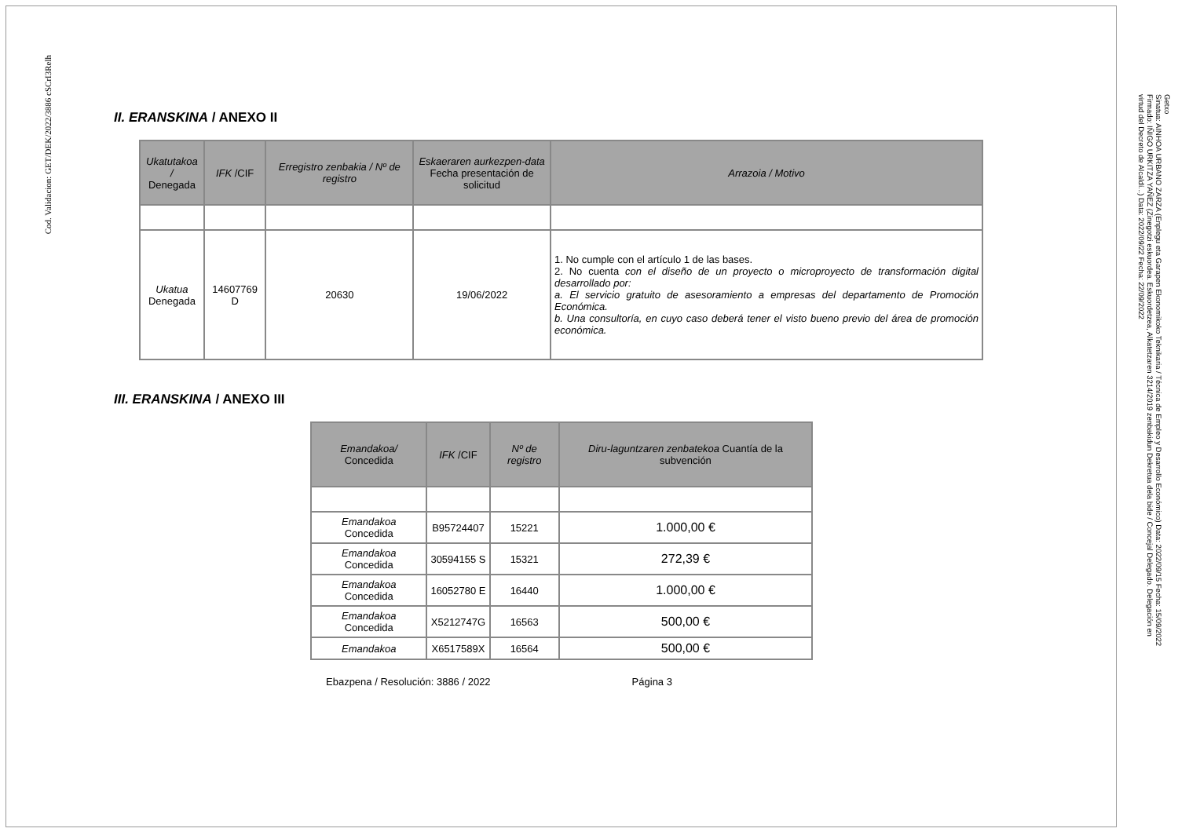Cod. Validacion: GET/DEK/2022/3886 cSCrI3Relh
II. ERANSKINA / ANEXO II
| Ukatutakoa / Denegada | IFK /CIF | Erregistro zenbakia / Nº de registro | Eskaeraren aurkezpen-data Fecha presentación de solicitud | Arrazoia / Motivo |
| --- | --- | --- | --- | --- |
| Ukatua Denegada | 14607769 D | 20630 | 19/06/2022 | 1. No cumple con el artículo 1 de las bases. 2. No cuenta con el diseño de un proyecto o microproyecto de transformación digital desarrollado por: a. El servicio gratuito de asesoramiento a empresas del departamento de Promoción Económica. b. Una consultoría, en cuyo caso deberá tener el visto bueno previo del área de promoción económica. |
III. ERANSKINA / ANEXO III
| Emandakoa/ Concedida | IFK /CIF | Nº de registro | Diru-laguntzaren zenbatekoa Cuantía de la subvención |
| --- | --- | --- | --- |
| Emandakoa Concedida | B95724407 | 15221 | 1.000,00 € |
| Emandakoa Concedida | 30594155 S | 15321 | 272,39 € |
| Emandakoa Concedida | 16052780 E | 16440 | 1.000,00 € |
| Emandakoa Concedida | X5212747G | 16563 | 500,00 € |
| Emandakoa | X6517589X | 16564 | 500,00 € |
Ebazpena / Resolución: 3886 / 2022 Página 3
Getxo
Sinatua: AINHOA URBANO ZARZA (Enplegu eta Garapen Ekonomikoko Teknikaria / Técnica de Empleo y Desarrollo Económico) Data: 2022/09/15 Fecha: 15/09/2022
Firmado: IÑIGO URKITZA YAÑEZ (Zinegotzi eskuordea. Eskuordetzea, Alkatetzaren 3214/2019 zenbakidun Dekretua dela bide / Concejal Delegado. Delegación en
virtud del Decreto de Alcaldí...) Data: 2022/09/22 Fecha: 22/09/2022